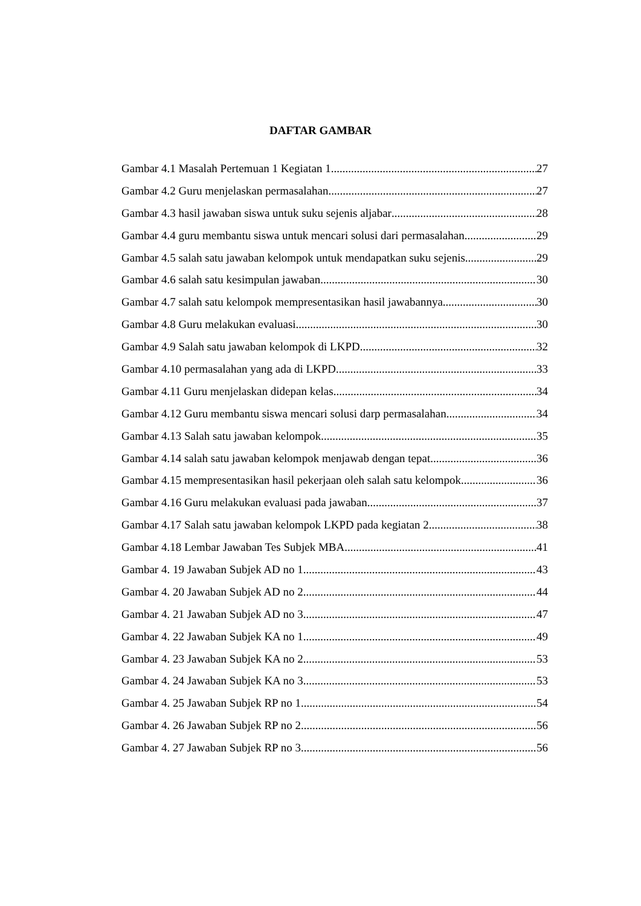DAFTAR GAMBAR
Gambar 4.1 Masalah Pertemuan 1 Kegiatan 1 27
Gambar 4.2 Guru menjelaskan permasalahan 27
Gambar 4.3 hasil jawaban siswa untuk suku sejenis aljabar 28
Gambar 4.4 guru membantu siswa untuk mencari solusi dari permasalahan 29
Gambar 4.5 salah satu jawaban kelompok untuk mendapatkan suku sejenis 29
Gambar 4.6 salah satu kesimpulan jawaban 30
Gambar 4.7 salah satu kelompok mempresentasikan hasil jawabannya 30
Gambar 4.8 Guru melakukan evaluasi 30
Gambar 4.9 Salah satu jawaban kelompok di LKPD 32
Gambar 4.10 permasalahan yang ada di LKPD 33
Gambar 4.11 Guru menjelaskan didepan kelas 34
Gambar 4.12 Guru membantu siswa mencari solusi darp permasalahan 34
Gambar 4.13 Salah satu jawaban kelompok 35
Gambar 4.14 salah satu jawaban kelompok menjawab dengan tepat 36
Gambar 4.15 mempresentasikan hasil pekerjaan oleh salah satu kelompok 36
Gambar 4.16 Guru melakukan evaluasi pada jawaban 37
Gambar 4.17 Salah satu jawaban kelompok LKPD pada kegiatan 2 38
Gambar 4.18 Lembar Jawaban Tes Subjek MBA 41
Gambar 4. 19 Jawaban Subjek AD no 1 43
Gambar 4. 20 Jawaban Subjek AD no 2 44
Gambar 4. 21 Jawaban Subjek AD no 3 47
Gambar 4. 22 Jawaban Subjek KA no 1 49
Gambar 4. 23 Jawaban Subjek KA no 2 53
Gambar 4. 24 Jawaban Subjek KA no 3 53
Gambar 4. 25 Jawaban Subjek RP no 1 54
Gambar 4. 26 Jawaban Subjek RP no 2 56
Gambar 4. 27 Jawaban Subjek RP no 3 56